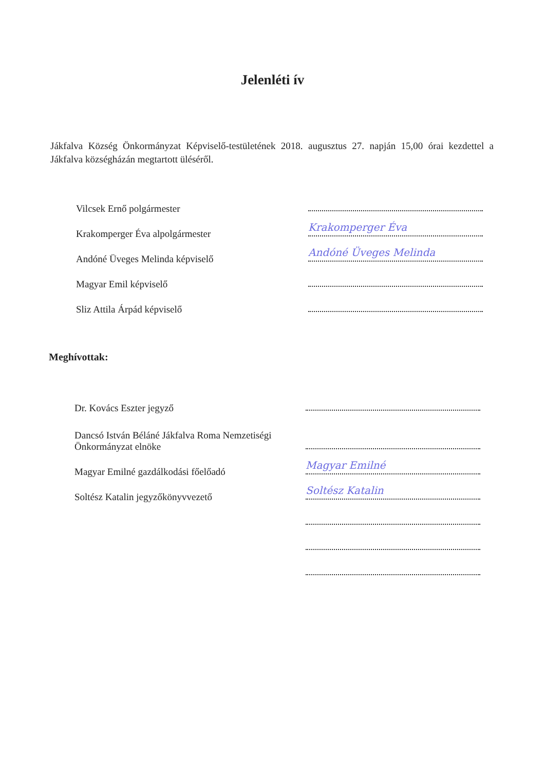Jelenléti ív
Jákfalva Község Önkormányzat Képviselő-testületének 2018. augusztus 27. napján 15,00 órai kezdettel a Jákfalva községházán megtartott üléséről.
Vilcsek Ernő polgármester
Krakomperger Éva alpolgármester
Krakomperger Éva
Andóné Üveges Melinda képviselő
Andóné Üveges Melinda
Magyar Emil képviselő
Sliz Attila Árpád képviselő
Meghívottak:
Dr. Kovács Eszter jegyző
Dancsó István Béláné Jákfalva Roma Nemzetiségi Önkormányzat elnöke
Magyar Emilné gazdálkodási főelőadó
Magyar Emilné
Soltész Katalin jegyzőkönyvvezető
Soltész Katalin